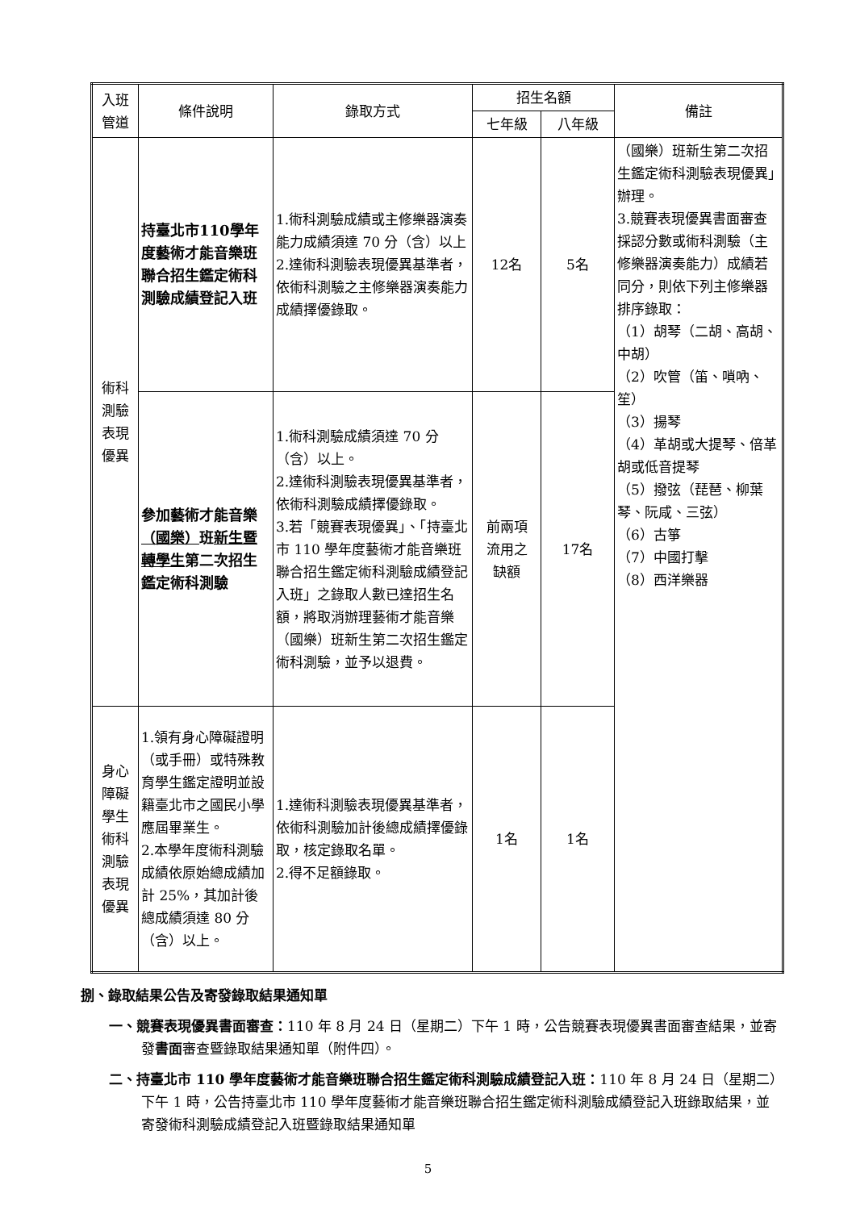| 入班 管道 | 條件說明 | 錄取方式 | 招生名額 | | 備註 |
| --- | --- | --- | --- | --- | --- |
| | | | 七年級 | 八年級 | |
| 術科 測驗 表現 優異 | 持臺北市110學年度藝術才能音樂班聯合招生鑑定術科測驗成績登記入班 | 1.術科測驗成績或主修樂器演奏能力成績須達 70 分（含）以上 2.達術科測驗表現優異基準者，依術科測驗之主修樂器演奏能力成績擇優錄取。 | 12名 | 5名 | （國樂）班新生第二次招生鑑定術科測驗表現優異」辦理。 3.競賽表現優異書面審查採認分數或術科測驗（主修樂器演奏能力）成績若同分，則依下列主修樂器排序錄取： （1）胡琴（二胡、高胡、中胡） （2）吹管（笛、嗩吶、笙） （3）揚琴 （4）革胡或大提琴、倍革胡或低音提琴 （5）撥弦（琵琶、柳葉琴、阮咸、三弦） （6）古箏 （7）中國打擊 （8）西洋樂器 |
| | 參加藝術才能音樂 （國樂） 班 新生暨轉學生 第二次招生鑑定術科測驗 | 1.術科測驗成績須達 70 分（含）以上。 2.達術科測驗表現優異基準者，依術科測驗成績擇優錄取。 3.若「競賽表現優異」、「持臺北市 110 學年度藝術才能音樂班聯合招生鑑定術科測驗成績登記入班」之錄取人數已達招生名額，將取消辦理藝術才能音樂（國樂）班新生第二次招生鑑定術科測驗，並予以退費。 | 前兩項 流用之 缺額 | 17名 | |
| 身心 障礙 學生 術科 測驗 表現 優異 | 1.領有身心障礙證明（或手冊）或特殊教育學生鑑定證明並設籍臺北市之國民小學應屆畢業生。 2.本學年度術科測驗成績依原始總成績加計 25%，其加計後總成績須達 80 分（含）以上。 | 1.達術科測驗表現優異基準者，依術科測驗加計後總成績擇優錄取，核定錄取名單。 2.得不足額錄取。 | 1名 | 1名 | |
捌、錄取結果公告及寄發錄取結果通知單
一、競賽表現優異書面審查：110 年 8 月 24 日（星期二）下午 1 時，公告競賽表現優異書面審查結果，並寄發書面審查暨錄取結果通知單（附件四）。
二、持臺北市 110 學年度藝術才能音樂班聯合招生鑑定術科測驗成績登記入班：110 年 8 月 24 日（星期二）下午 1 時，公告持臺北市 110 學年度藝術才能音樂班聯合招生鑑定術科測驗成績登記入班錄取結果，並寄發術科測驗成績登記入班暨錄取結果通知單
5